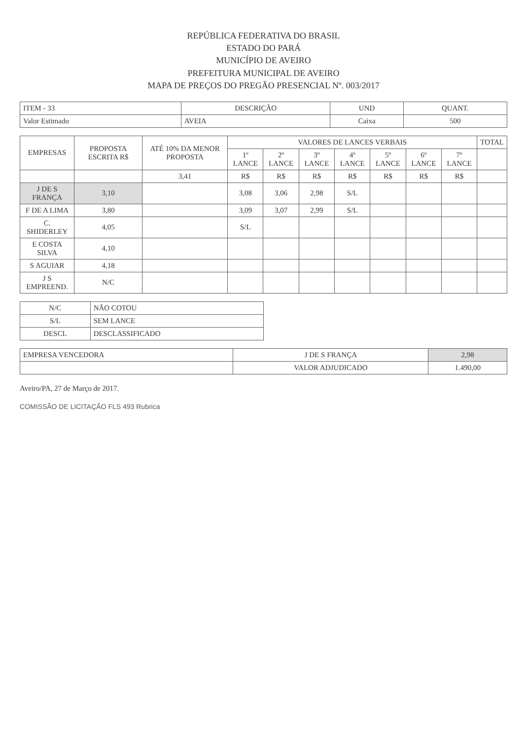REPÚBLICA FEDERATIVA DO BRASIL
ESTADO DO PARÁ
MUNICÍPIO DE AVEIRO
PREFEITURA MUNICIPAL DE AVEIRO
MAPA DE PREÇOS DO PREGÃO PRESENCIAL Nº. 003/2017
| ITEM - 33 | DESCRIÇÃO | UND | QUANT. |
| --- | --- | --- | --- |
| Valor Estimado | AVEIA | Caixa | 500 |
| EMPRESAS | PROPOSTA ESCRITA R$ | ATÉ 10% DA MENOR PROPOSTA | VALORES DE LANCES VERBAIS | | | | | | | TOTAL |
| --- | --- | --- | --- | --- | --- | --- | --- | --- | --- | --- |
| | | | 1º LANCE | 2º LANCE | 3º LANCE | 4º LANCE | 5º LANCE | 6º LANCE | 7º LANCE | |
| | | 3,41 | R$ | R$ | R$ | R$ | R$ | R$ | R$ | |
| J DE S FRANÇA | 3,10 | | 3,08 | 3,06 | 2,98 | S/L | | | | |
| F DE A LIMA | 3,80 | | 3,09 | 3,07 | 2,99 | S/L | | | | |
| C. SHIDERLEY | 4,05 | | S/L | | | | | | | |
| E COSTA SILVA | 4,10 | | | | | | | | | |
| S AGUIAR | 4,18 | | | | | | | | | |
| J S EMPREEND. | N/C | | | | | | | | | |
| N/C | NÃO COTOU |
| S/L | SEM LANCE |
| DESCL | DESCLASSIFICADO |
| EMPRESA VENCEDORA | J DE S FRANÇA | 2,98 |
| | VALOR ADJUDICADO | 1.490,00 |
Aveiro/PA, 27 de Março de 2017.
COMISSÃO DE LICITAÇÃO FLS 493 Rubrica